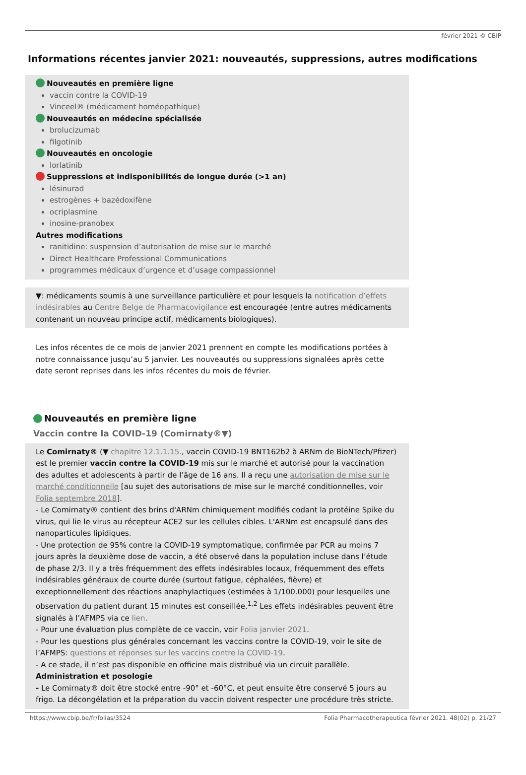février 2021 © CBIP
Informations récentes janvier 2021: nouveautés, suppressions, autres modifications
Nouveautés en première ligne
vaccin contre la COVID-19
Vinceel® (médicament homéopathique)
Nouveautés en médecine spécialisée
brolucizumab
filgotinib
Nouveautés en oncologie
lorlatinib
Suppressions et indisponibilités de longue durée (>1 an)
lésinurad
estrogènes + bazédoxifène
ocriplasmine
inosine-pranobex
Autres modifications
ranitidine: suspension d’autorisation de mise sur le marché
Direct Healthcare Professional Communications
programmes médicaux d’urgence et d’usage compassionnel
▼: médicaments soumis à une surveillance particulière et pour lesquels la notification d’effets indésirables au Centre Belge de Pharmacovigilance est encouragée (entre autres médicaments contenant un nouveau principe actif, médicaments biologiques).
Les infos récentes de ce mois de janvier 2021 prennent en compte les modifications portées à notre connaissance jusqu’au 5 janvier. Les nouveautés ou suppressions signalées après cette date seront reprises dans les infos récentes du mois de février.
Nouveautés en première ligne
Vaccin contre la COVID-19 (Comirnaty®▼)
Le Comirnaty® (▼ chapitre 12.1.1.15., vaccin COVID-19 BNT162b2 à ARNm de BioNTech/Pfizer) est le premier vaccin contre la COVID-19 mis sur le marché et autorisé pour la vaccination des adultes et adolescents à partir de l’âge de 16 ans. Il a reçu une autorisation de mise sur le marché conditionnelle [au sujet des autorisations de mise sur le marché conditionnelles, voir Folia septembre 2018].
- Le Comirnaty® contient des brins d'ARNm chimiquement modifiés codant la protéine Spike du virus, qui lie le virus au récepteur ACE2 sur les cellules cibles. L'ARNm est encapsulé dans des nanoparticules lipidiques.
- Une protection de 95% contre la COVID-19 symptomatique, confirmée par PCR au moins 7 jours après la deuxième dose de vaccin, a été observé dans la population incluse dans l’étude de phase 2/3. Il y a très fréquemment des effets indésirables locaux, fréquemment des effets indésirables généraux de courte durée (surtout fatigue, céphalées, fièvre) et exceptionnellement des réactions anaphylactiques (estimées à 1/100.000) pour lesquelles une observation du patient durant 15 minutes est conseillée.<sup>1,2</sup> Les effets indésirables peuvent être signalés à l’AFMPS via ce lien.
- Pour une évaluation plus complète de ce vaccin, voir Folia janvier 2021.
- Pour les questions plus générales concernant les vaccins contre la COVID-19, voir le site de l’AFMPS: questions et réponses sur les vaccins contre la COVID-19.
- A ce stade, il n’est pas disponible en officine mais distribué via un circuit parallèle.
Administration et posologie
- Le Comirnaty® doit être stocké entre -90° et -60°C, et peut ensuite être conservé 5 jours au frigo. La décongélation et la préparation du vaccin doivent respecter une procédure très stricte.
https://www.cbip.be/fr/folias/3524 Folia Pharmacotherapeutica février 2021. 48(02) p. 21/27